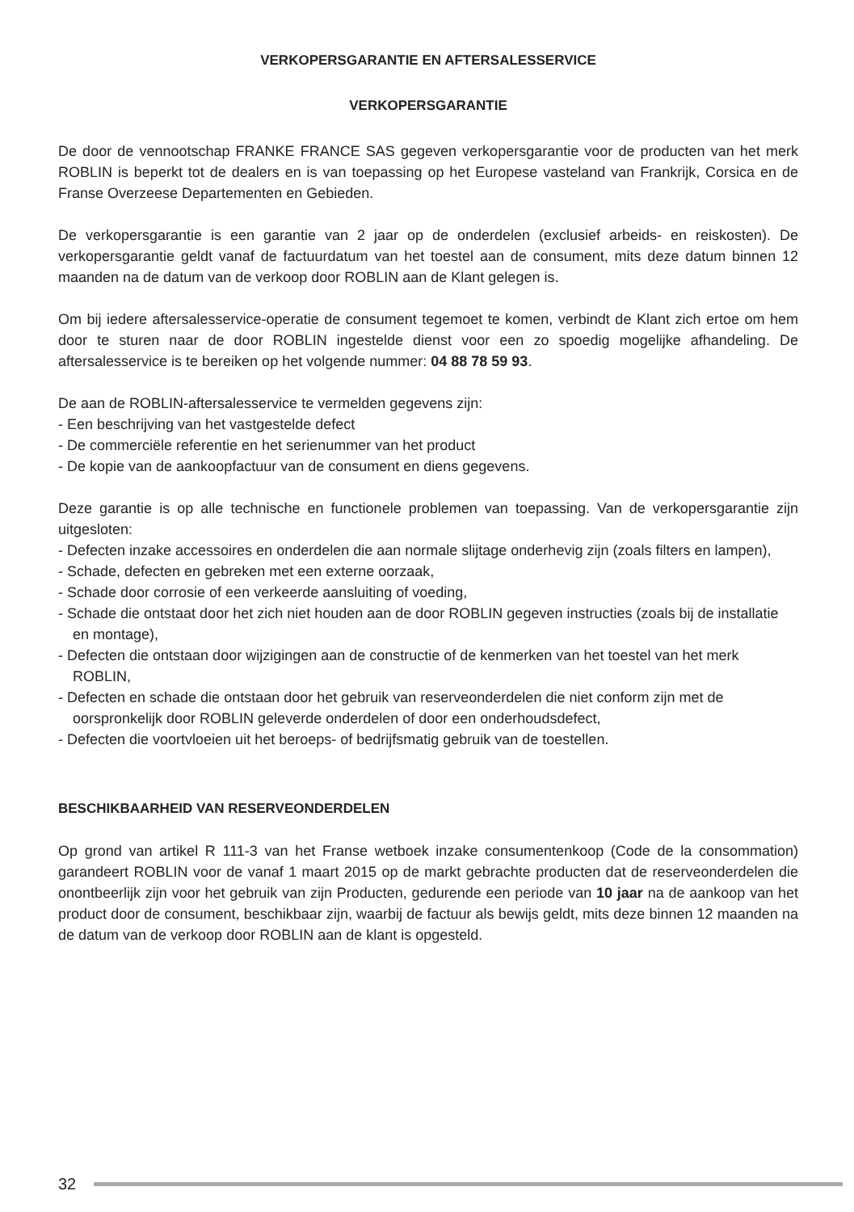VERKOPERSGARANTIE EN AFTERSALESSERVICE
VERKOPERSGARANTIE
De door de vennootschap FRANKE FRANCE SAS gegeven verkopersgarantie voor de producten van het merk ROBLIN is beperkt tot de dealers en is van toepassing op het Europese vasteland van Frankrijk, Corsica en de Franse Overzeese Departementen en Gebieden.
De verkopersgarantie is een garantie van 2 jaar op de onderdelen (exclusief arbeids- en reiskosten). De verkopersgarantie geldt vanaf de factuurdatum van het toestel aan de consument, mits deze datum binnen 12 maanden na de datum van de verkoop door ROBLIN aan de Klant gelegen is.
Om bij iedere aftersalesservice-operatie de consument tegemoet te komen, verbindt de Klant zich ertoe om hem door te sturen naar de door ROBLIN ingestelde dienst voor een zo spoedig mogelijke afhandeling. De aftersalesservice is te bereiken op het volgende nummer: 04 88 78 59 93.
De aan de ROBLIN-aftersalesservice te vermelden gegevens zijn:
- Een beschrijving van het vastgestelde defect
- De commerciële referentie en het serienummer van het product
- De kopie van de aankoopfactuur van de consument en diens gegevens.
Deze garantie is op alle technische en functionele problemen van toepassing. Van de verkopersgarantie zijn uitgesloten:
- Defecten inzake accessoires en onderdelen die aan normale slijtage onderhevig zijn (zoals filters en lampen),
- Schade, defecten en gebreken met een externe oorzaak,
- Schade door corrosie of een verkeerde aansluiting of voeding,
- Schade die ontstaat door het zich niet houden aan de door ROBLIN gegeven instructies (zoals bij de installatie en montage),
- Defecten die ontstaan door wijzigingen aan de constructie of de kenmerken van het toestel van het merk ROBLIN,
- Defecten en schade die ontstaan door het gebruik van reserveonderdelen die niet conform zijn met de oorspronkelijk door ROBLIN geleverde onderdelen of door een onderhoudsdefect,
- Defecten die voortvloeien uit het beroeps- of bedrijfsmatig gebruik van de toestellen.
BESCHIKBAARHEID VAN RESERVEONDERDELEN
Op grond van artikel R 111-3 van het Franse wetboek inzake consumentenkoop (Code de la consommation) garandeert ROBLIN voor de vanaf 1 maart 2015 op de markt gebrachte producten dat de reserveonderdelen die onontbeerlijk zijn voor het gebruik van zijn Producten, gedurende een periode van 10 jaar na de aankoop van het product door de consument, beschikbaar zijn, waarbij de factuur als bewijs geldt, mits deze binnen 12 maanden na de datum van de verkoop door ROBLIN aan de klant is opgesteld.
32